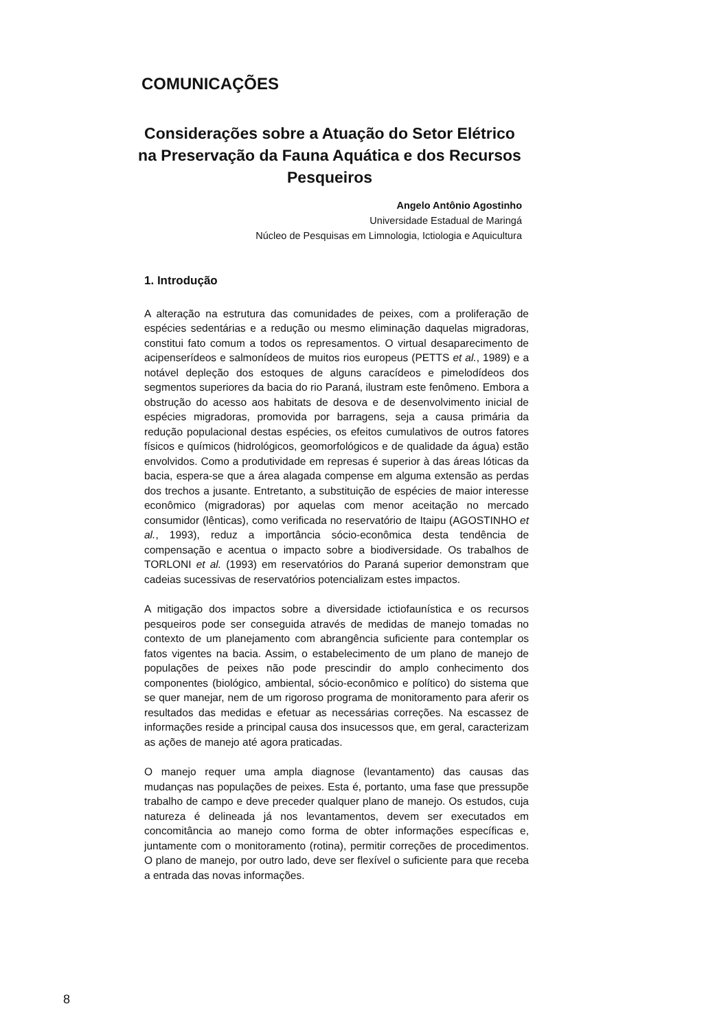COMUNICAÇÕES
Considerações sobre a Atuação do Setor Elétrico na Preservação da Fauna Aquática e dos Recursos Pesqueiros
Angelo Antônio Agostinho
Universidade Estadual de Maringá
Núcleo de Pesquisas em Limnologia, Ictiologia e Aquicultura
1. Introdução
A alteração na estrutura das comunidades de peixes, com a proliferação de espécies sedentárias e a redução ou mesmo eliminação daquelas migradoras, constitui fato comum a todos os represamentos. O virtual desaparecimento de acipenserídeos e salmonídeos de muitos rios europeus (PETTS et al., 1989) e a notável depleção dos estoques de alguns caracídeos e pimelodídeos dos segmentos superiores da bacia do rio Paraná, ilustram este fenômeno. Embora a obstrução do acesso aos habitats de desova e de desenvolvimento inicial de espécies migradoras, promovida por barragens, seja a causa primária da redução populacional destas espécies, os efeitos cumulativos de outros fatores físicos e químicos (hidrológicos, geomorfológicos e de qualidade da água) estão envolvidos. Como a produtividade em represas é superior à das áreas lóticas da bacia, espera-se que a área alagada compense em alguma extensão as perdas dos trechos a jusante. Entretanto, a substituição de espécies de maior interesse econômico (migradoras) por aquelas com menor aceitação no mercado consumidor (lênticas), como verificada no reservatório de Itaipu (AGOSTINHO et al., 1993), reduz a importância sócio-econômica desta tendência de compensação e acentua o impacto sobre a biodiversidade. Os trabalhos de TORLONI et al. (1993) em reservatórios do Paraná superior demonstram que cadeias sucessivas de reservatórios potencializam estes impactos.
A mitigação dos impactos sobre a diversidade ictiofaunística e os recursos pesqueiros pode ser conseguida através de medidas de manejo tomadas no contexto de um planejamento com abrangência suficiente para contemplar os fatos vigentes na bacia. Assim, o estabelecimento de um plano de manejo de populações de peixes não pode prescindir do amplo conhecimento dos componentes (biológico, ambiental, sócio-econômico e político) do sistema que se quer manejar, nem de um rigoroso programa de monitoramento para aferir os resultados das medidas e efetuar as necessárias correções. Na escassez de informações reside a principal causa dos insucessos que, em geral, caracterizam as ações de manejo até agora praticadas.
O manejo requer uma ampla diagnose (levantamento) das causas das mudanças nas populações de peixes. Esta é, portanto, uma fase que pressupõe trabalho de campo e deve preceder qualquer plano de manejo. Os estudos, cuja natureza é delineada já nos levantamentos, devem ser executados em concomitância ao manejo como forma de obter informações específicas e, juntamente com o monitoramento (rotina), permitir correções de procedimentos. O plano de manejo, por outro lado, deve ser flexível o suficiente para que receba a entrada das novas informações.
8